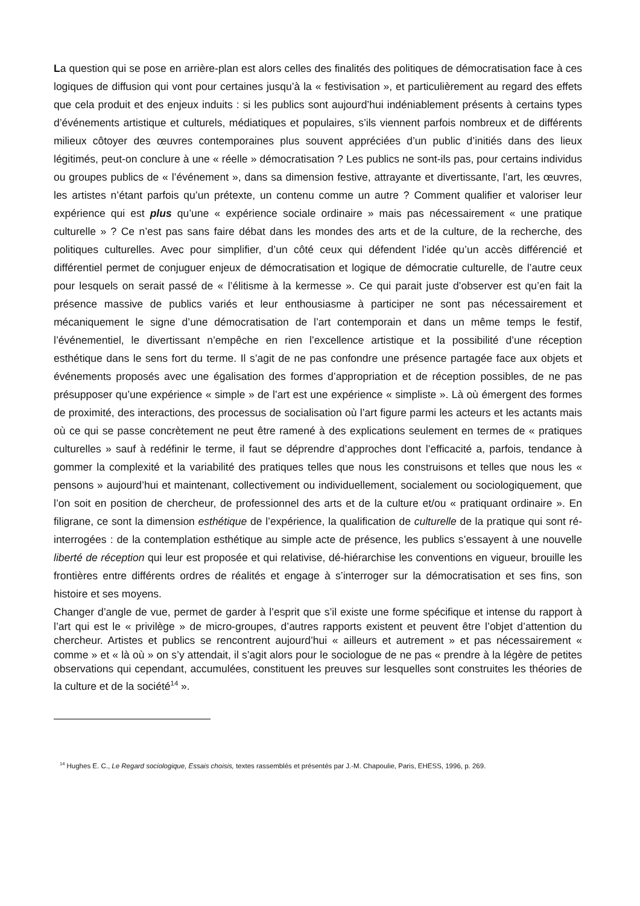La question qui se pose en arrière-plan est alors celles des finalités des politiques de démocratisation face à ces logiques de diffusion qui vont pour certaines jusqu’à la « festivisation », et particulièrement au regard des effets que cela produit et des enjeux induits : si les publics sont aujourd’hui indéniablement présents à certains types d’événements artistique et culturels, médiatiques et populaires, s’ils viennent parfois nombreux et de différents milieux côtoyer des œuvres contemporaines plus souvent appréciées d’un public d’initiés dans des lieux légitimés, peut-on conclure à une « réelle » démocratisation ? Les publics ne sont-ils pas, pour certains individus ou groupes publics de « l’événement », dans sa dimension festive, attrayante et divertissante, l’art, les œuvres, les artistes n’étant parfois qu’un prétexte, un contenu comme un autre ? Comment qualifier et valoriser leur expérience qui est plus qu’une « expérience sociale ordinaire » mais pas nécessairement « une pratique culturelle » ? Ce n’est pas sans faire débat dans les mondes des arts et de la culture, de la recherche, des politiques culturelles. Avec pour simplifier, d’un côté ceux qui défendent l’idée qu’un accès différencié et différentiel permet de conjuguer enjeux de démocratisation et logique de démocratie culturelle, de l’autre ceux pour lesquels on serait passé de « l’élitisme à la kermesse ». Ce qui parait juste d’observer est qu’en fait la présence massive de publics variés et leur enthousiasme à participer ne sont pas nécessairement et mécaniquement le signe d’une démocratisation de l’art contemporain et dans un même temps le festif, l’événementiel, le divertissant n’empêche en rien l’excellence artistique et la possibilité d’une réception esthétique dans le sens fort du terme. Il s’agit de ne pas confondre une présence partagée face aux objets et événements proposés avec une égalisation des formes d’appropriation et de réception possibles, de ne pas présupposer qu’une expérience « simple » de l’art est une expérience « simpliste ». Là où émergent des formes de proximité, des interactions, des processus de socialisation où l’art figure parmi les acteurs et les actants mais où ce qui se passe concrètement ne peut être ramené à des explications seulement en termes de « pratiques culturelles » sauf à redéfinir le terme, il faut se déprendre d’approches dont l’efficacité a, parfois, tendance à gommer la complexité et la variabilité des pratiques telles que nous les construisons et telles que nous les « pensons » aujourd’hui et maintenant, collectivement ou individuellement, socialement ou sociologiquement, que l’on soit en position de chercheur, de professionnel des arts et de la culture et/ou « pratiquant ordinaire ». En filigrane, ce sont la dimension esthétique de l’expérience, la qualification de culturelle de la pratique qui sont ré-interrogées : de la contemplation esthétique au simple acte de présence, les publics s’essayent à une nouvelle liberté de réception qui leur est proposée et qui relativise, dé-hiérarchise les conventions en vigueur, brouille les frontières entre différents ordres de réalités et engage à s’interroger sur la démocratisation et ses fins, son histoire et ses moyens.
Changer d’angle de vue, permet de garder à l’esprit que s’il existe une forme spécifique et intense du rapport à l’art qui est le « privilège » de micro-groupes, d’autres rapports existent et peuvent être l’objet d’attention du chercheur. Artistes et publics se rencontrent aujourd’hui « ailleurs et autrement » et pas nécessairement « comme » et « là où » on s’y attendait, il s’agit alors pour le sociologue de ne pas « prendre à la légère de petites observations qui cependant, accumulées, constituent les preuves sur lesquelles sont construites les théories de la culture et de la société<sup>14</sup> ».
<sup>14</sup> Hughes E. C., Le Regard sociologique, Essais choisis, textes rassemblés et présentés par J.-M. Chapoulie, Paris, EHESS, 1996, p. 269.